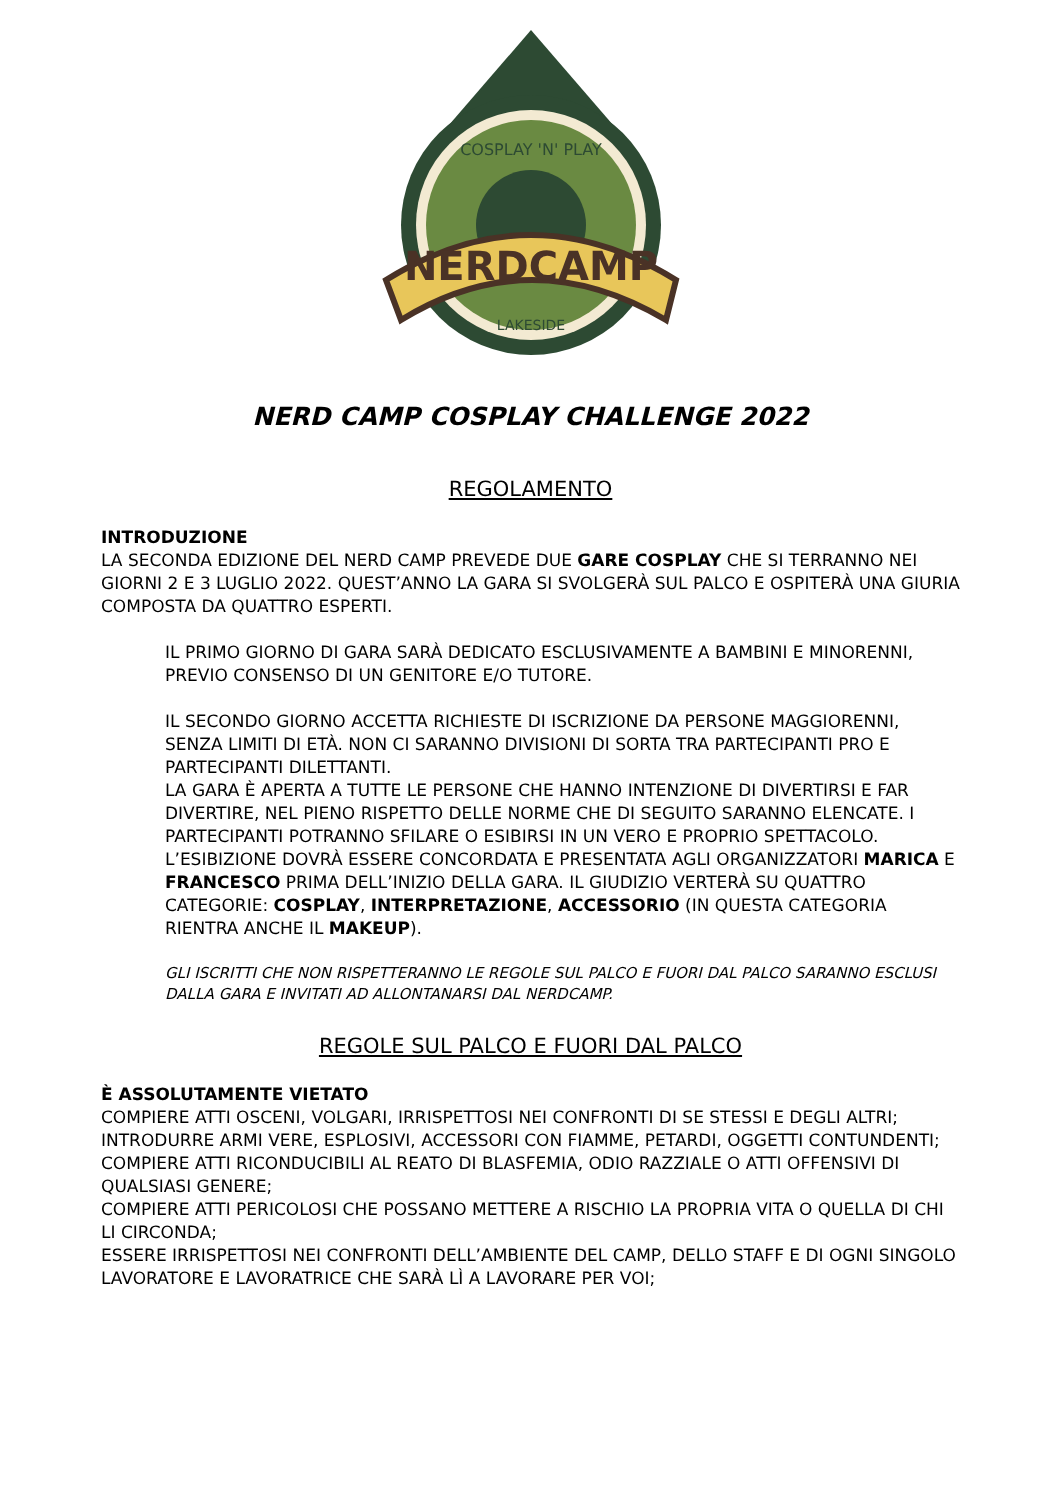NERDCAMP
LAKESIDE
COSPLAY 'N' PLAY
NERD CAMP COSPLAY CHALLENGE 2022
REGOLAMENTO
INTRODUZIONE
LA SECONDA EDIZIONE DEL NERD CAMP PREVEDE DUE GARE COSPLAY CHE SI TERRANNO NEI GIORNI 2 E 3 LUGLIO 2022. QUEST’ANNO LA GARA SI SVOLGERÀ SUL PALCO E OSPITERÀ UNA GIURIA COMPOSTA DA QUATTRO ESPERTI.
IL PRIMO GIORNO DI GARA SARÀ DEDICATO ESCLUSIVAMENTE A BAMBINI E MINORENNI, PREVIO CONSENSO DI UN GENITORE E/O TUTORE.
IL SECONDO GIORNO ACCETTA RICHIESTE DI ISCRIZIONE DA PERSONE MAGGIORENNI, SENZA LIMITI DI ETÀ. NON CI SARANNO DIVISIONI DI SORTA TRA PARTECIPANTI PRO E PARTECIPANTI DILETTANTI.
LA GARA È APERTA A TUTTE LE PERSONE CHE HANNO INTENZIONE DI DIVERTIRSI E FAR DIVERTIRE, NEL PIENO RISPETTO DELLE NORME CHE DI SEGUITO SARANNO ELENCATE. I PARTECIPANTI POTRANNO SFILARE O ESIBIRSI IN UN VERO E PROPRIO SPETTACOLO. L’ESIBIZIONE DOVRÀ ESSERE CONCORDATA E PRESENTATA AGLI ORGANIZZATORI MARICA E FRANCESCO PRIMA DELL’INIZIO DELLA GARA. IL GIUDIZIO VERTERÀ SU QUATTRO CATEGORIE: COSPLAY, INTERPRETAZIONE, ACCESSORIO (IN QUESTA CATEGORIA RIENTRA ANCHE IL MAKEUP).
GLI ISCRITTI CHE NON RISPETTERANNO LE REGOLE SUL PALCO E FUORI DAL PALCO SARANNO ESCLUSI DALLA GARA E INVITATI AD ALLONTANARSI DAL NERDCAMP.
REGOLE SUL PALCO E FUORI DAL PALCO
È ASSOLUTAMENTE VIETATO
COMPIERE ATTI OSCENI, VOLGARI, IRRISPETTOSI NEI CONFRONTI DI SE STESSI E DEGLI ALTRI;
INTRODURRE ARMI VERE, ESPLOSIVI, ACCESSORI CON FIAMME, PETARDI, OGGETTI CONTUNDENTI;
COMPIERE ATTI RICONDUCIBILI AL REATO DI BLASFEMIA, ODIO RAZZIALE O ATTI OFFENSIVI DI QUALSIASI GENERE;
COMPIERE ATTI PERICOLOSI CHE POSSANO METTERE A RISCHIO LA PROPRIA VITA O QUELLA DI CHI LI CIRCONDA;
ESSERE IRRISPETTOSI NEI CONFRONTI DELL’AMBIENTE DEL CAMP, DELLO STAFF E DI OGNI SINGOLO LAVORATORE E LAVORATRICE CHE SARÀ LÌ A LAVORARE PER VOI;